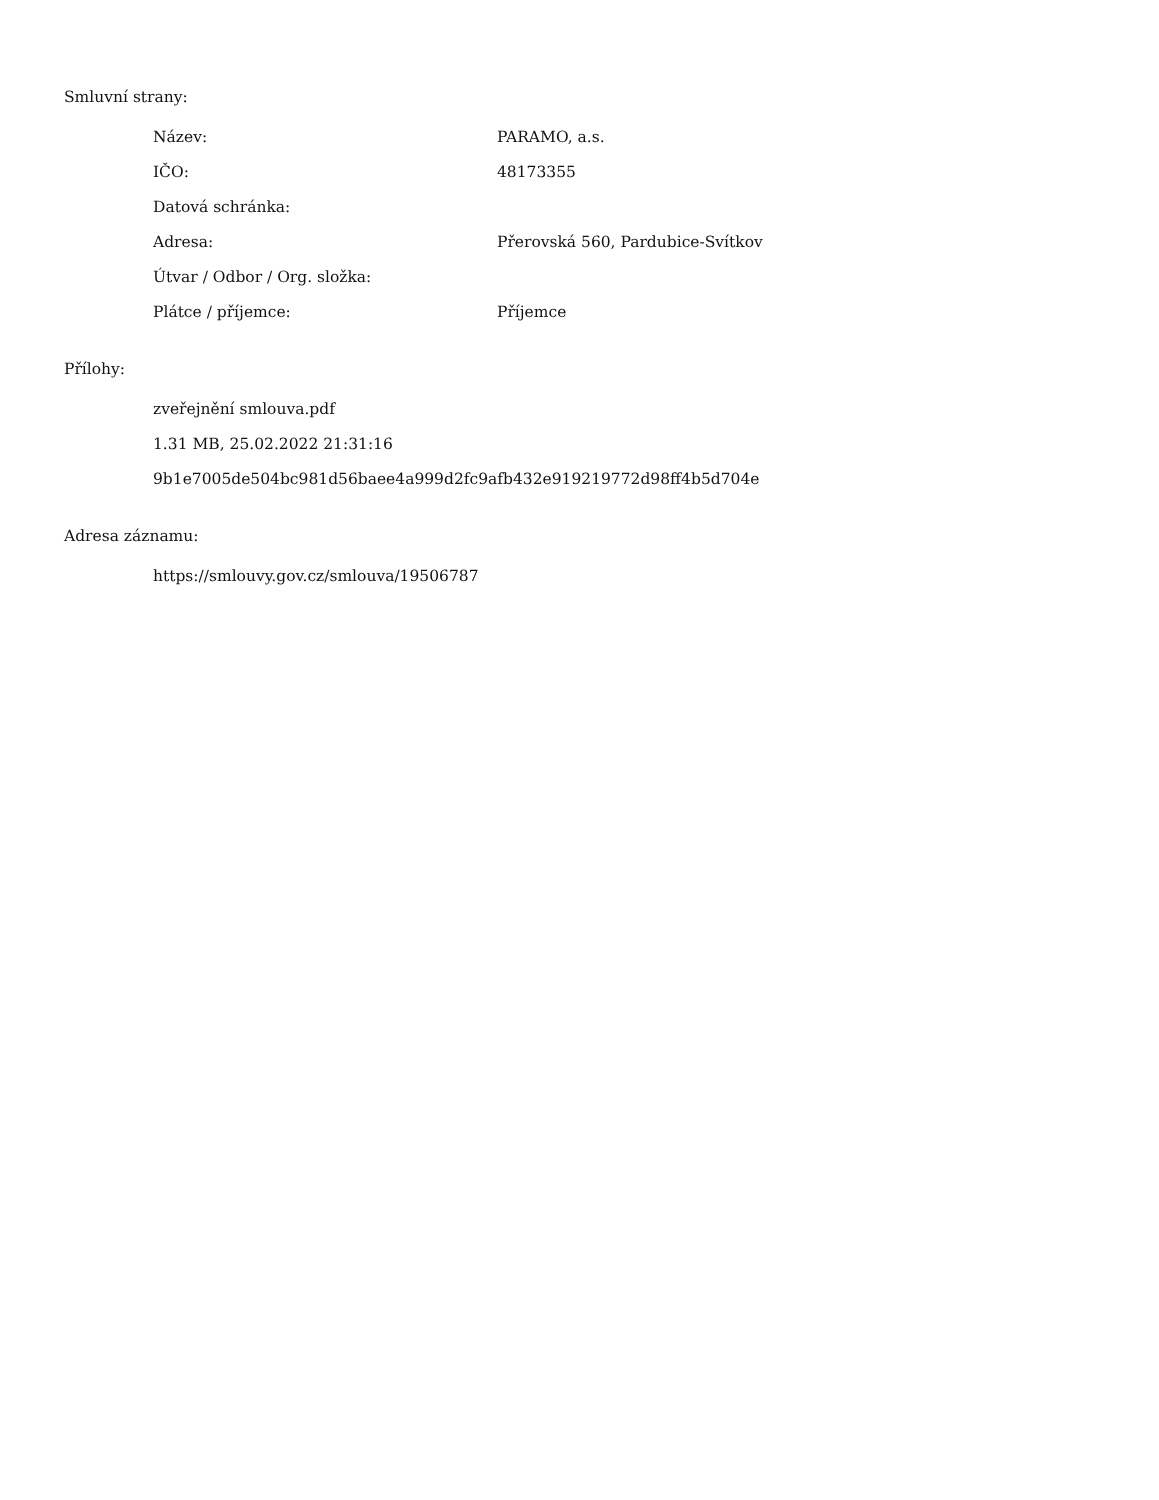Smluvní strany:
| Název: | PARAMO, a.s. |
| IČO: | 48173355 |
| Datová schránka: | |
| Adresa: | Přerovská 560, Pardubice-Svítkov |
| Útvar / Odbor / Org. složka: | |
| Plátce / příjemce: | Příjemce |
Přílohy:
zveřejnění smlouva.pdf
1.31 MB, 25.02.2022 21:31:16
9b1e7005de504bc981d56baee4a999d2fc9afb432e919219772d98ff4b5d704e
Adresa záznamu:
https://smlouvy.gov.cz/smlouva/19506787